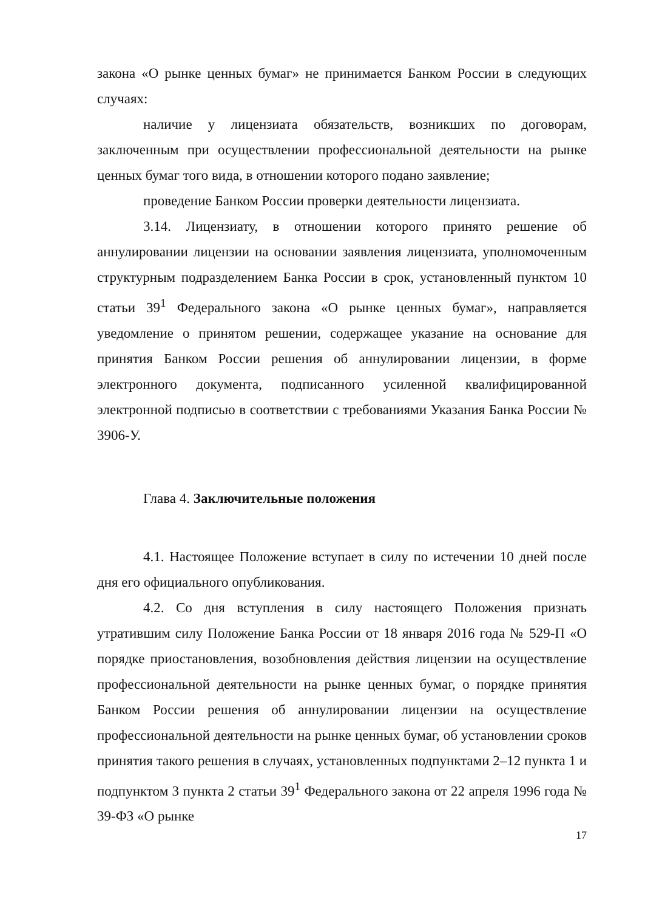закона «О рынке ценных бумаг» не принимается Банком России в следующих случаях:
наличие у лицензиата обязательств, возникших по договорам, заключенным при осуществлении профессиональной деятельности на рынке ценных бумаг того вида, в отношении которого подано заявление;
проведение Банком России проверки деятельности лицензиата.
3.14. Лицензиату, в отношении которого принято решение об аннулировании лицензии на основании заявления лицензиата, уполномоченным структурным подразделением Банка России в срок, установленный пунктом 10 статьи 39<sup>1</sup> Федерального закона «О рынке ценных бумаг», направляется уведомление о принятом решении, содержащее указание на основание для принятия Банком России решения об аннулировании лицензии, в форме электронного документа, подписанного усиленной квалифицированной электронной подписью в соответствии с требованиями Указания Банка России № 3906-У.
Глава 4. Заключительные положения
4.1. Настоящее Положение вступает в силу по истечении 10 дней после дня его официального опубликования.
4.2. Со дня вступления в силу настоящего Положения признать утратившим силу Положение Банка России от 18 января 2016 года № 529-П «О порядке приостановления, возобновления действия лицензии на осуществление профессиональной деятельности на рынке ценных бумаг, о порядке принятия Банком России решения об аннулировании лицензии на осуществление профессиональной деятельности на рынке ценных бумаг, об установлении сроков принятия такого решения в случаях, установленных подпунктами 2–12 пункта 1 и подпунктом 3 пункта 2 статьи 39<sup>1</sup> Федерального закона от 22 апреля 1996 года № 39-ФЗ «О рынке
17